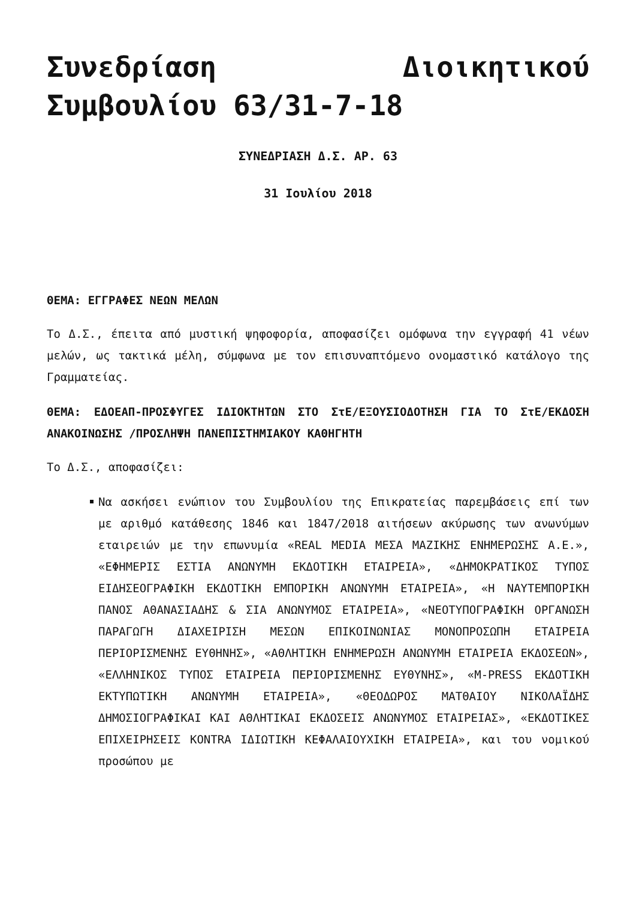Συνεδρίαση Διοικητικού Συμβουλίου 63/31-7-18
ΣΥΝΕΔΡΙΑΣΗ Δ.Σ. ΑΡ. 63
31 Ιουλίου 2018
ΘΕΜΑ: ΕΓΓΡΑΦΕΣ ΝΕΩΝ ΜΕΛΩΝ
Το Δ.Σ., έπειτα από μυστική ψηφοφορία, αποφασίζει ομόφωνα την εγγραφή 41 νέων μελών, ως τακτικά μέλη, σύμφωνα με τον επισυναπτόμενο ονομαστικό κατάλογο της Γραμματείας.
ΘΕΜΑ: ΕΔΟΕΑΠ-ΠΡΟΣΦΥΓΕΣ ΙΔΙΟΚΤΗΤΩΝ ΣΤΟ ΣτΕ/ΕΞΟΥΣΙΟΔΟΤΗΣΗ ΓΙΑ ΤΟ ΣτΕ/ΕΚΔΟΣΗ ΑΝΑΚΟΙΝΩΣΗΣ /ΠΡΟΣΛΗΨΗ ΠΑΝΕΠΙΣΤΗΜΙΑΚΟΥ ΚΑΘΗΓΗΤΗ
Το Δ.Σ., αποφασίζει:
Να ασκήσει ενώπιον του Συμβουλίου της Επικρατείας παρεμβάσεις επί των με αριθμό κατάθεσης 1846 και 1847/2018 αιτήσεων ακύρωσης των ανωνύμων εταιρειών με την επωνυμία «REAL MEDIA ΜΕΣΑ ΜΑΖΙΚΗΣ ΕΝΗΜΕΡΩΣΗΣ Α.Ε.», «ΕΦΗΜΕΡΙΣ ΕΣΤΙΑ ΑΝΩΝΥΜΗ ΕΚΔΟΤΙΚΗ ΕΤΑΙΡΕΙΑ», «ΔΗΜΟΚΡΑΤΙΚΟΣ ΤΥΠΟΣ ΕΙΔΗΣΕΟΓΡΑΦΙΚΗ ΕΚΔΟΤΙΚΗ ΕΜΠΟΡΙΚΗ ΑΝΩΝΥΜΗ ΕΤΑΙΡΕΙΑ», «Η ΝΑΥΤΕΜΠΟΡΙΚΗ ΠΑΝΟΣ ΑΘΑΝΑΣΙΑΔΗΣ & ΣΙΑ ΑΝΩΝΥΜΟΣ ΕΤΑΙΡΕΙΑ», «ΝΕΟΤΥΠΟΓΡΑΦΙΚΗ ΟΡΓΑΝΩΣΗ ΠΑΡΑΓΩΓΗ ΔΙΑΧΕΙΡΙΣΗ ΜΕΣΩΝ ΕΠΙΚΟΙΝΩΝΙΑΣ ΜΟΝΟΠΡΟΣΩΠΗ ΕΤΑΙΡΕΙΑ ΠΕΡΙΟΡΙΣΜΕΝΗΣ ΕΥΘΗΝΗΣ», «ΑΘΛΗΤΙΚΗ ΕΝΗΜΕΡΩΣΗ ΑΝΩΝΥΜΗ ΕΤΑΙΡΕΙΑ ΕΚΔΟΣΕΩΝ», «ΕΛΛΗΝΙΚΟΣ ΤΥΠΟΣ ΕΤΑΙΡΕΙΑ ΠΕΡΙΟΡΙΣΜΕΝΗΣ ΕΥΘΥΝΗΣ», «M-PRESS ΕΚΔΟΤΙΚΗ ΕΚΤΥΠΩΤΙΚΗ ΑΝΩΝΥΜΗ ΕΤΑΙΡΕΙΑ», «ΘΕΟΔΩΡΟΣ ΜΑΤΘΑΙΟΥ ΝΙΚΟΛΑΪΔΗΣ ΔΗΜΟΣΙΟΓΡΑΦΙΚΑΙ ΚΑΙ ΑΘΛΗΤΙΚΑΙ ΕΚΔΟΣΕΙΣ ΑΝΩΝΥΜΟΣ ΕΤΑΙΡΕΙΑΣ», «ΕΚΔΟΤΙΚΕΣ ΕΠΙΧΕΙΡΗΣΕΙΣ KONTRA ΙΔΙΩΤΙΚΗ ΚΕΦΑΛΑΙΟΥΧΙΚΗ ΕΤΑΙΡΕΙΑ», και του νομικού προσώπου με